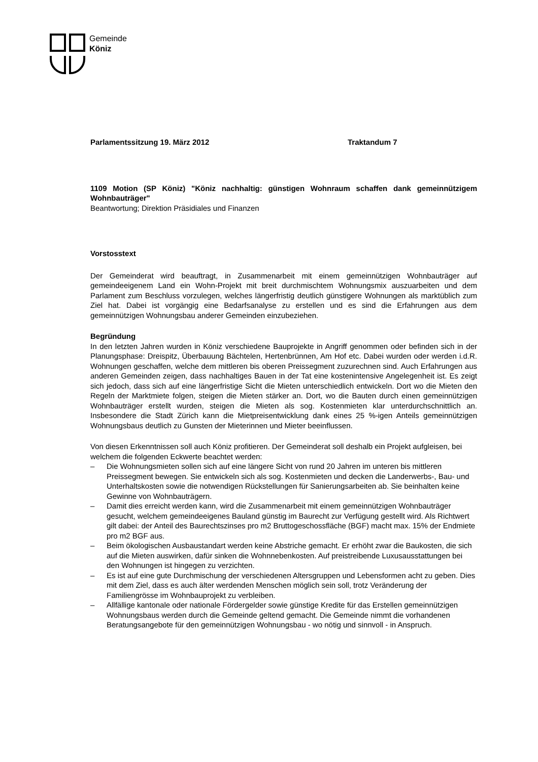Gemeinde
Köniz
Parlamentssitzung 19. März 2012 Traktandum 7
1109 Motion (SP Köniz) "Köniz nachhaltig: günstigen Wohnraum schaffen dank gemeinnützigem Wohnbauträger"
Beantwortung; Direktion Präsidiales und Finanzen
Vorstosstext
Der Gemeinderat wird beauftragt, in Zusammenarbeit mit einem gemeinnützigen Wohnbauträger auf gemeindeeigenem Land ein Wohn-Projekt mit breit durchmischtem Wohnungsmix auszuarbeiten und dem Parlament zum Beschluss vorzulegen, welches längerfristig deutlich günstigere Wohnungen als marktüblich zum Ziel hat. Dabei ist vorgängig eine Bedarfsanalyse zu erstellen und es sind die Erfahrungen aus dem gemeinnützigen Wohnungsbau anderer Gemeinden einzubeziehen.
Begründung
In den letzten Jahren wurden in Köniz verschiedene Bauprojekte in Angriff genommen oder befinden sich in der Planungsphase: Dreispitz, Überbauung Bächtelen, Hertenbrünnen, Am Hof etc. Dabei wurden oder werden i.d.R. Wohnungen geschaffen, welche dem mittleren bis oberen Preissegment zuzurechnen sind. Auch Erfahrungen aus anderen Gemeinden zeigen, dass nachhaltiges Bauen in der Tat eine kostenintensive Angelegenheit ist. Es zeigt sich jedoch, dass sich auf eine längerfristige Sicht die Mieten unterschiedlich entwickeln. Dort wo die Mieten den Regeln der Marktmiete folgen, steigen die Mieten stärker an. Dort, wo die Bauten durch einen gemeinnützigen Wohnbauträger erstellt wurden, steigen die Mieten als sog. Kostenmieten klar unterdurchschnittlich an. Insbesondere die Stadt Zürich kann die Mietpreisentwicklung dank eines 25 %-igen Anteils gemeinnützigen Wohnungsbaus deutlich zu Gunsten der Mieterinnen und Mieter beeinflussen.
Von diesen Erkenntnissen soll auch Köniz profitieren. Der Gemeinderat soll deshalb ein Projekt aufgleisen, bei welchem die folgenden Eckwerte beachtet werden:
– Die Wohnungsmieten sollen sich auf eine längere Sicht von rund 20 Jahren im unteren bis mittleren Preissegment bewegen. Sie entwickeln sich als sog. Kostenmieten und decken die Landerwerbs-, Bau- und Unterhaltskosten sowie die notwendigen Rückstellungen für Sanierungsarbeiten ab. Sie beinhalten keine Gewinne von Wohnbauträgern.
– Damit dies erreicht werden kann, wird die Zusammenarbeit mit einem gemeinnützigen Wohnbauträger gesucht, welchem gemeindeeigenes Bauland günstig im Baurecht zur Verfügung gestellt wird. Als Richtwert gilt dabei: der Anteil des Baurechtszinses pro m2 Bruttogeschossfläche (BGF) macht max. 15% der Endmiete pro m2 BGF aus.
– Beim ökologischen Ausbaustandart werden keine Abstriche gemacht. Er erhöht zwar die Baukosten, die sich auf die Mieten auswirken, dafür sinken die Wohnnebenkosten. Auf preistreibende Luxusausstattungen bei den Wohnungen ist hingegen zu verzichten.
– Es ist auf eine gute Durchmischung der verschiedenen Altersgruppen und Lebensformen acht zu geben. Dies mit dem Ziel, dass es auch älter werdenden Menschen möglich sein soll, trotz Veränderung der Familiengrösse im Wohnbauprojekt zu verbleiben.
– Allfällige kantonale oder nationale Fördergelder sowie günstige Kredite für das Erstellen gemeinnützigen Wohnungsbaus werden durch die Gemeinde geltend gemacht. Die Gemeinde nimmt die vorhandenen Beratungsangebote für den gemeinnützigen Wohnungsbau - wo nötig und sinnvoll - in Anspruch.